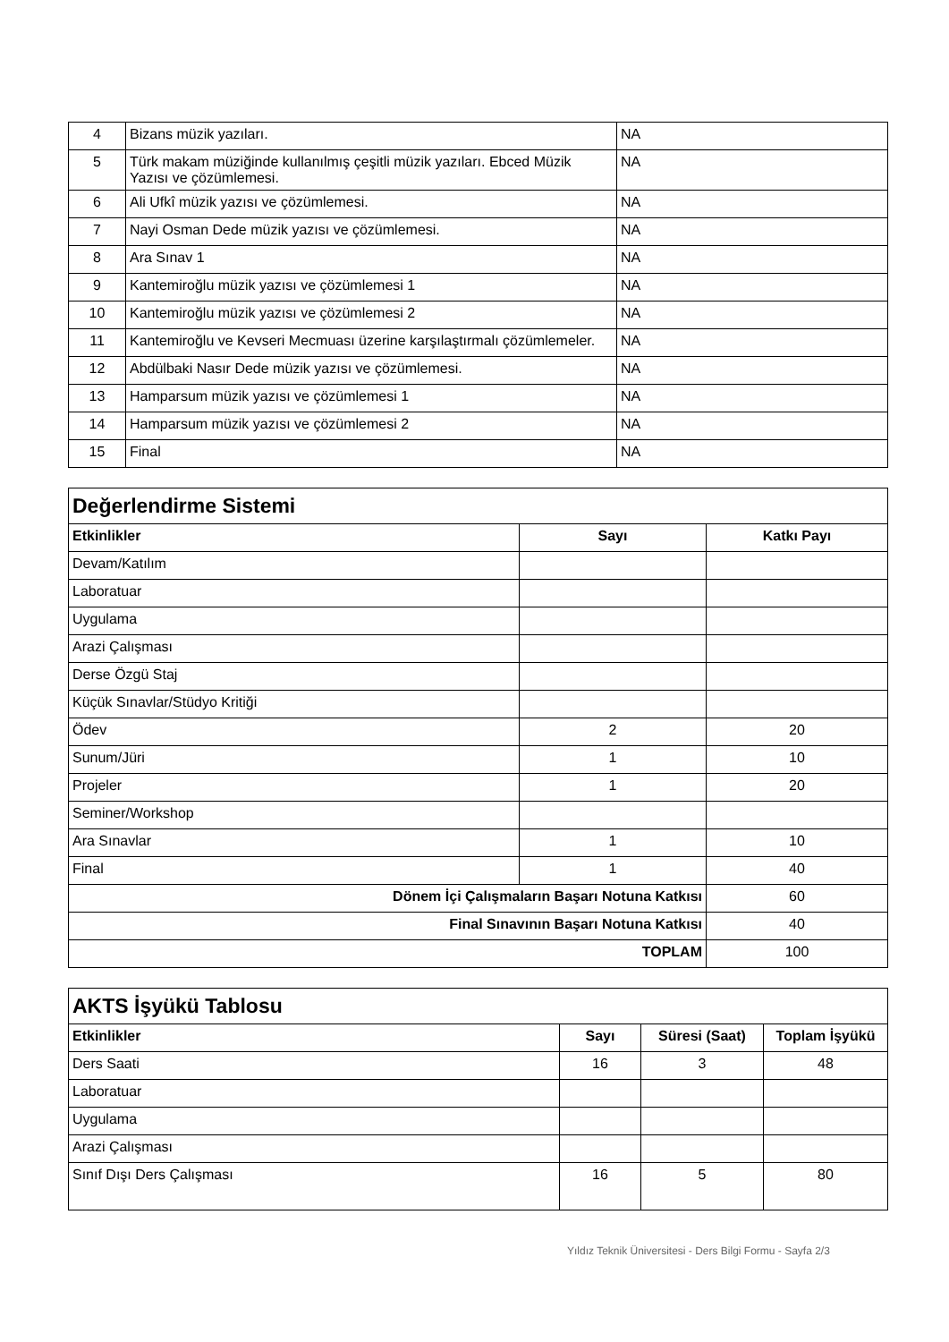| 4 | Bizans müzik yazıları. | NA |
| 5 | Türk makam müziğinde kullanılmış çeşitli müzik yazıları. Ebced Müzik Yazısı ve çözümlemesi. | NA |
| 6 | Ali Ufkî müzik yazısı ve çözümlemesi. | NA |
| 7 | Nayi Osman Dede müzik yazısı ve çözümlemesi. | NA |
| 8 | Ara Sınav 1 | NA |
| 9 | Kantemiroğlu müzik yazısı ve çözümlemesi 1 | NA |
| 10 | Kantemiroğlu müzik yazısı ve çözümlemesi 2 | NA |
| 11 | Kantemiroğlu ve Kevseri Mecmuası üzerine karşılaştırmalı çözümlemeler. | NA |
| 12 | Abdülbaki Nasır Dede müzik yazısı ve çözümlemesi. | NA |
| 13 | Hamparsum müzik yazısı ve çözümlemesi 1 | NA |
| 14 | Hamparsum müzik yazısı ve çözümlemesi 2 | NA |
| 15 | Final | NA |
| Değerlendirme Sistemi | | |
| Etkinlikler | Sayı | Katkı Payı |
| Devam/Katılım | | |
| Laboratuar | | |
| Uygulama | | |
| Arazi Çalışması | | |
| Derse Özgü Staj | | |
| Küçük Sınavlar/Stüdyo Kritiği | | |
| Ödev | 2 | 20 |
| Sunum/Jüri | 1 | 10 |
| Projeler | 1 | 20 |
| Seminer/Workshop | | |
| Ara Sınavlar | 1 | 10 |
| Final | 1 | 40 |
| Dönem İçi Çalışmaların Başarı Notuna Katkısı | | 60 |
| Final Sınavının Başarı Notuna Katkısı | | 40 |
| TOPLAM | | 100 |
| AKTS İşyükü Tablosu | | | |
| Etkinlikler | Sayı | Süresi (Saat) | Toplam İşyükü |
| Ders Saati | 16 | 3 | 48 |
| Laboratuar | | | |
| Uygulama | | | |
| Arazi Çalışması | | | |
| Sınıf Dışı Ders Çalışması | 16 | 5 | 80 |
Yıldız Teknik Üniversitesi - Ders Bilgi Formu - Sayfa 2/3